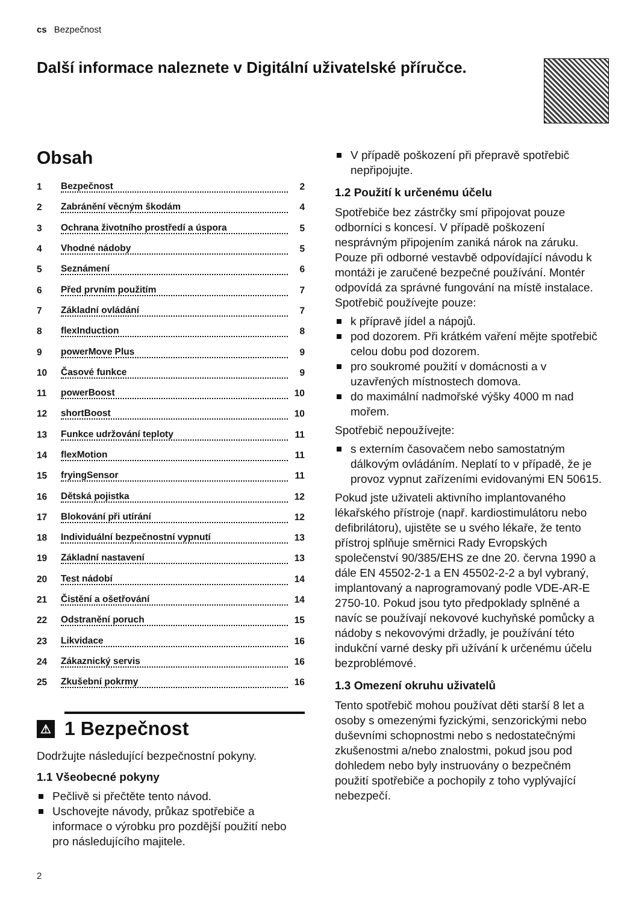cs Bezpečnost
Další informace naleznete v Digitální uživatelské příručce.
Obsah
1 Bezpečnost 2
2 Zabránění věcným škodám 4
3 Ochrana životního prostředí a úspora 5
4 Vhodné nádoby 5
5 Seznámení 6
6 Před prvním použitím 7
7 Základní ovládání 7
8 flexInduction 8
9 powerMove Plus 9
10 Časové funkce 9
11 powerBoost 10
12 shortBoost 10
13 Funkce udržování teploty 11
14 flexMotion 11
15 fryingSensor 11
16 Dětská pojistka 12
17 Blokování při utírání 12
18 Individuální bezpečnostní vypnutí 13
19 Základní nastavení 13
20 Test nádobí 14
21 Čistění a ošetřování 14
22 Odstranění poruch 15
23 Likvidace 16
24 Zákaznický servis 16
25 Zkušební pokrmy 16
⚠ 1 Bezpečnost
Dodržujte následující bezpečnostní pokyny.
1.1 Všeobecné pokyny
Pečlivě si přečtěte tento návod.
Uschovejte návody, průkaz spotřebiče a informace o výrobku pro pozdější použití nebo pro následujícího majitele.
2
V případě poškození při přepravě spotřebič nepřipojujte.
1.2 Použití k určenému účelu
Spotřebiče bez zástrčky smí připojovat pouze odborníci s koncesí. V případě poškození nesprávným připojením zaniká nárok na záruku. Pouze při odborné vestavbě odpovídající návodu k montáži je zaručené bezpečné používání. Montér odpovídá za správné fungování na místě instalace.
Spotřebič používejte pouze:
k přípravě jídel a nápojů.
pod dozorem. Při krátkém vaření mějte spotřebič celou dobu pod dozorem.
pro soukromé použití v domácnosti a v uzavřených místnostech domova.
do maximální nadmořské výšky 4000 m nad mořem.
Spotřebič nepoužívejte:
s externím časovačem nebo samostatným dálkovým ovládáním. Neplatí to v případě, že je provoz vypnut zařízeními evidovanými EN 50615.
Pokud jste uživateli aktivního implantovaného lékařského přístroje (např. kardiostimulátoru nebo defibrilátoru), ujistěte se u svého lékaře, že tento přístroj splňuje směrnici Rady Evropských společenství 90/385/EHS ze dne 20. června 1990 a dále EN 45502-2-1 a EN 45502-2-2 a byl vybraný, implantovaný a naprogramovaný podle VDE-AR-E 2750-10. Pokud jsou tyto předpoklady splněné a navíc se používají nekovové kuchyňské pomůcky a nádoby s nekovovými držadly, je používání této indukční varné desky při užívání k určenému účelu bezproblémové.
1.3 Omezení okruhu uživatelů
Tento spotřebič mohou používat děti starší 8 let a osoby s omezenými fyzickými, senzorickými nebo duševními schopnostmi nebo s nedostatečnými zkušenostmi a/nebo znalostmi, pokud jsou pod dohledem nebo byly instruovány o bezpečném použití spotřebiče a pochopily z toho vyplývající nebezpečí.